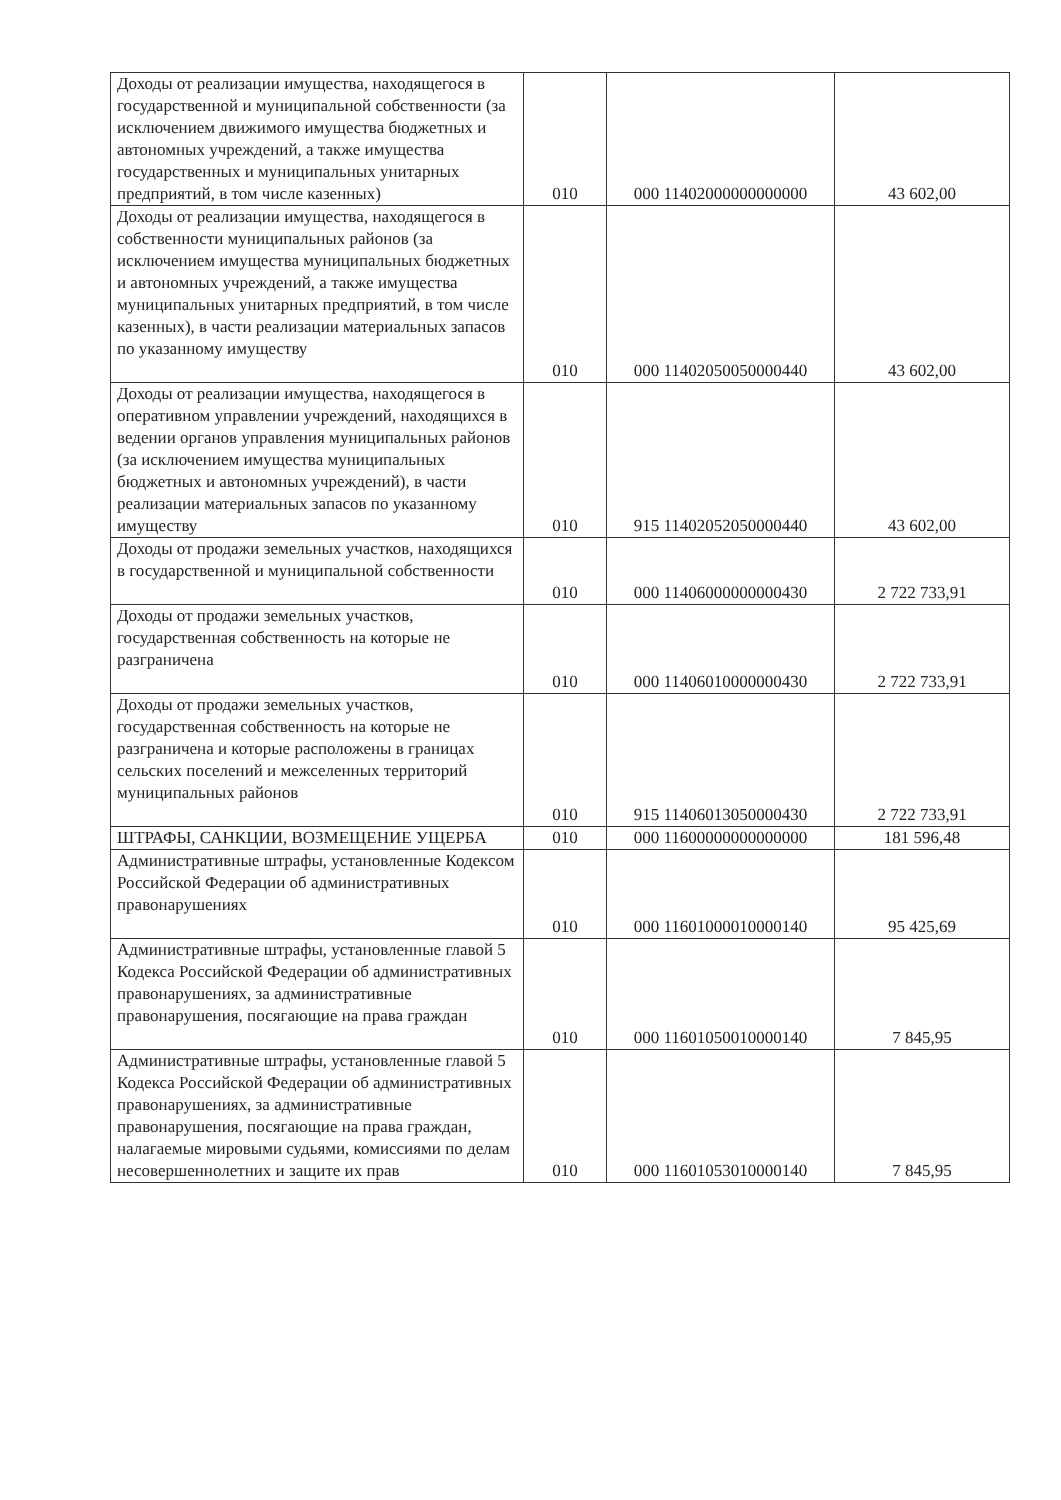| Доходы от реализации имущества, находящегося в государственной и муниципальной собственности (за исключением движимого имущества бюджетных и автономных учреждений, а также имущества государственных и муниципальных унитарных предприятий, в том числе казенных) | 010 | 000 11402000000000000 | 43 602,00 |
| Доходы от реализации имущества, находящегося в собственности муниципальных районов (за исключением имущества муниципальных бюджетных и автономных учреждений, а также имущества муниципальных унитарных предприятий, в том числе казенных), в части реализации материальных запасов по указанному имуществу | 010 | 000 11402050050000440 | 43 602,00 |
| Доходы от реализации имущества, находящегося в оперативном управлении учреждений, находящихся в ведении органов управления муниципальных районов (за исключением имущества муниципальных бюджетных и автономных учреждений), в части реализации материальных запасов по указанному имуществу | 010 | 915 11402052050000440 | 43 602,00 |
| Доходы от продажи земельных участков, находящихся в государственной и муниципальной собственности | 010 | 000 11406000000000430 | 2 722 733,91 |
| Доходы от продажи земельных участков, государственная собственность на которые не разграничена | 010 | 000 11406010000000430 | 2 722 733,91 |
| Доходы от продажи земельных участков, государственная собственность на которые не разграничена и которые расположены в границах сельских поселений и межселенных территорий муниципальных районов | 010 | 915 11406013050000430 | 2 722 733,91 |
| ШТРАФЫ, САНКЦИИ, ВОЗМЕЩЕНИЕ УЩЕРБА | 010 | 000 11600000000000000 | 181 596,48 |
| Административные штрафы, установленные Кодексом Российской Федерации об административных правонарушениях | 010 | 000 11601000010000140 | 95 425,69 |
| Административные штрафы, установленные главой 5 Кодекса Российской Федерации об административных правонарушениях, за административные правонарушения, посягающие на права граждан | 010 | 000 11601050010000140 | 7 845,95 |
| Административные штрафы, установленные главой 5 Кодекса Российской Федерации об административных правонарушениях, за административные правонарушения, посягающие на права граждан, налагаемые мировыми судьями, комиссиями по делам несовершеннолетних и защите их прав | 010 | 000 11601053010000140 | 7 845,95 |